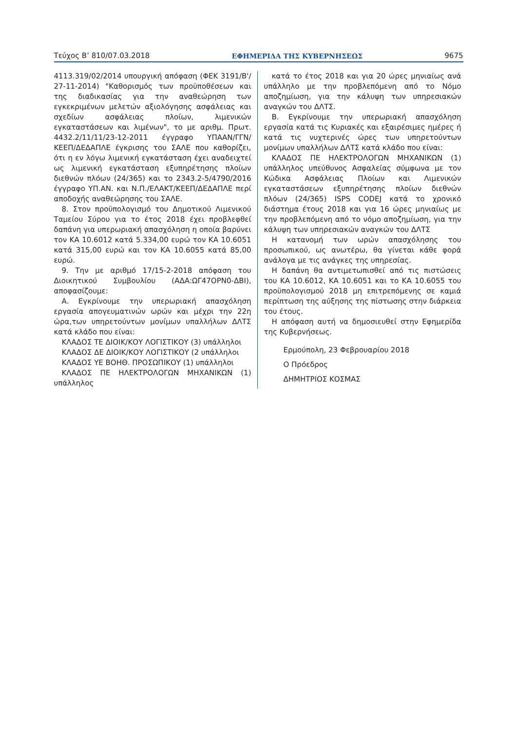Τεύχος Β’ 810/07.03.2018 ΕΦΗΜΕΡΙΔΑ ΤΗΣ ΚΥΒΕΡΝΗΣΕΩΣ 9675
4113.319/02/2014 υπουργική απόφαση (ΦΕΚ 3191/Β'/ 27-11-2014) "Καθορισμός των προϋποθέσεων και της διαδικασίας για την αναθεώρηση των εγκεκριμένων μελετών αξιολόγησης ασφάλειας και σχεδίων ασφάλειας πλοίων, λιμενικών εγκαταστάσεων και λιμένων", το με αριθμ. Πρωτ. 4432.2/11/11/23-12-2011 έγγραφο ΥΠΑΑΝ/ΓΓΝ/ ΚΕΕΠ/ΔΕΔΑΠΛΕ έγκρισης του ΣΑΛΕ που καθορίζει, ότι η εν λόγω λιμενική εγκατάσταση έχει αναδειχτεί ως λιμενική εγκατάσταση εξυπηρέτησης πλοίων διεθνών πλόων (24/365) και το 2343.2-5/4790/2016 έγγραφο ΥΠ.ΑΝ. και Ν.Π./ΕΛΑΚΤ/ΚΕΕΠ/ΔΕΔΑΠΛΕ περί αποδοχής αναθεώρησης του ΣΑΛΕ.
8. Στον προϋπολογισμό του Δημοτικού Λιμενικού Ταμείου Σύρου για το έτος 2018 έχει προβλεφθεί δαπάνη για υπερωριακή απασχόληση η οποία βαρύνει τον ΚΑ 10.6012 κατά 5.334,00 ευρώ τον ΚΑ 10.6051 κατά 315,00 ευρώ και τον ΚΑ 10.6055 κατά 85,00 ευρώ.
9. Την με αριθμό 17/15-2-2018 απόφαση του Διοικητικού Συμβουλίου (ΑΔΑ:ΩΓ47ΟΡΝ0-ΔΒΙ), αποφασίζουμε:
Α. Εγκρίνουμε την υπερωριακή απασχόληση εργασία απογευματινών ωρών και μέχρι την 22η ώρα,των υπηρετούντων μονίμων υπαλλήλων ΔΛΤΣ κατά κλάδο που είναι:
ΚΛΑΔΟΣ ΤΕ ΔΙΟΙΚ/ΚΟΥ ΛΟΓΙΣΤΙΚΟΥ (3) υπάλληλοι
ΚΛΑΔΟΣ ΔΕ ΔΙΟΙΚ/ΚΟΥ ΛΟΓΙΣΤΙΚΟΥ (2 υπάλληλοι
ΚΛΑΔΟΣ ΥΕ ΒΟΗΘ. ΠΡΟΣΩΠΙΚΟΥ (1) υπάλληλοι
ΚΛΑΔΟΣ ΠΕ ΗΛΕΚΤΡΟΛΟΓΩΝ ΜΗΧΑΝΙΚΩΝ (1) υπάλληλος
κατά το έτος 2018 και για 20 ώρες μηνιαίως ανά υπάλληλο με την προβλεπόμενη από το Νόμο αποζημίωση, για την κάλυψη των υπηρεσιακών αναγκών του ΔΛΤΣ.
Β. Εγκρίνουμε την υπερωριακή απασχόληση εργασία κατά τις Κυριακές και εξαιρέσιμες ημέρες ή κατά τις νυχτερινές ώρες των υπηρετούντων μονίμων υπαλλήλων ΔΛΤΣ κατά κλάδο που είναι:
ΚΛΑΔΟΣ ΠΕ ΗΛΕΚΤΡΟΛΟΓΩΝ ΜΗΧΑΝΙΚΩΝ (1) υπάλληλος υπεύθυνος Ασφαλείας σύμφωνα με τον Κώδικα Ασφάλειας Πλοίων και Λιμενικών εγκαταστάσεων εξυπηρέτησης πλοίων διεθνών πλόων (24/365) ISPS CODEJ κατά το χρονικό διάστημα έτους 2018 και για 16 ώρες μηνιαίως με την προβλεπόμενη από το νόμο αποζημίωση, για την κάλυψη των υπηρεσιακών αναγκών του ΔΛΤΣ
Η κατανομή των ωρών απασχόλησης του προσωπικού, ως ανωτέρω, θα γίνεται κάθε φορά ανάλογα με τις ανάγκες της υπηρεσίας.
Η δαπάνη θα αντιμετωπισθεί από τις πιστώσεις του ΚΑ 10.6012, ΚΑ 10.6051 και το ΚΑ 10.6055 του προϋπολογισμού 2018 μη επιτρεπόμενης σε καμιά περίπτωση της αύξησης της πίστωσης στην διάρκεια του έτους.
Η απόφαση αυτή να δημοσιευθεί στην Εφημερίδα της Κυβερνήσεως.
Ερμούπολη, 23 Φεβρουαρίου 2018
Ο Πρόεδρος
ΔΗΜΗΤΡΙΟΣ ΚΟΣΜΑΣ